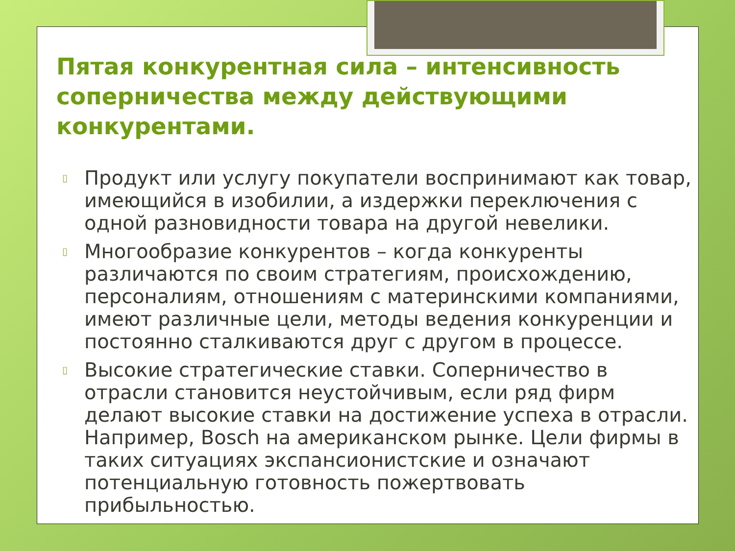Пятая конкурентная сила – интенсивность соперничества между действующими конкурентами.
▯ Продукт или услугу покупатели воспринимают как товар, имеющийся в изобилии, а издержки переключения с одной разновидности товара на другой невелики.
▯ Многообразие конкурентов – когда конкуренты различаются по своим стратегиям, происхождению, персоналиям, отношениям с материнскими компаниями, имеют различные цели, методы ведения конкуренции и постоянно сталкиваются друг с другом в процессе.
▯ Высокие стратегические ставки. Соперничество в отрасли становится неустойчивым, если ряд фирм делают высокие ставки на достижение успеха в отрасли. Например, Bosch на американском рынке. Цели фирмы в таких ситуациях экспансионистские и означают потенциальную готовность пожертвовать прибыльностью.